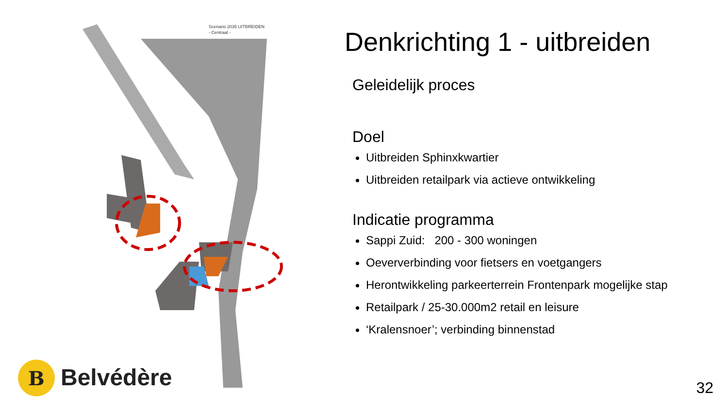Scenario 2035 UITBREIDEN
- Centraal -
B
Belvédère
Denkrichting 1 - uitbreiden
Geleidelijk proces
Doel
Uitbreiden Sphinxkwartier
Uitbreiden retailpark via actieve ontwikkeling
Indicatie programma
Sappi Zuid: 200 - 300 woningen
Oeververbinding voor fietsers en voetgangers
Herontwikkeling parkeerterrein Frontenpark mogelijke stap
Retailpark / 25-30.000m2 retail en leisure
‘Kralensnoer’; verbinding binnenstad
32